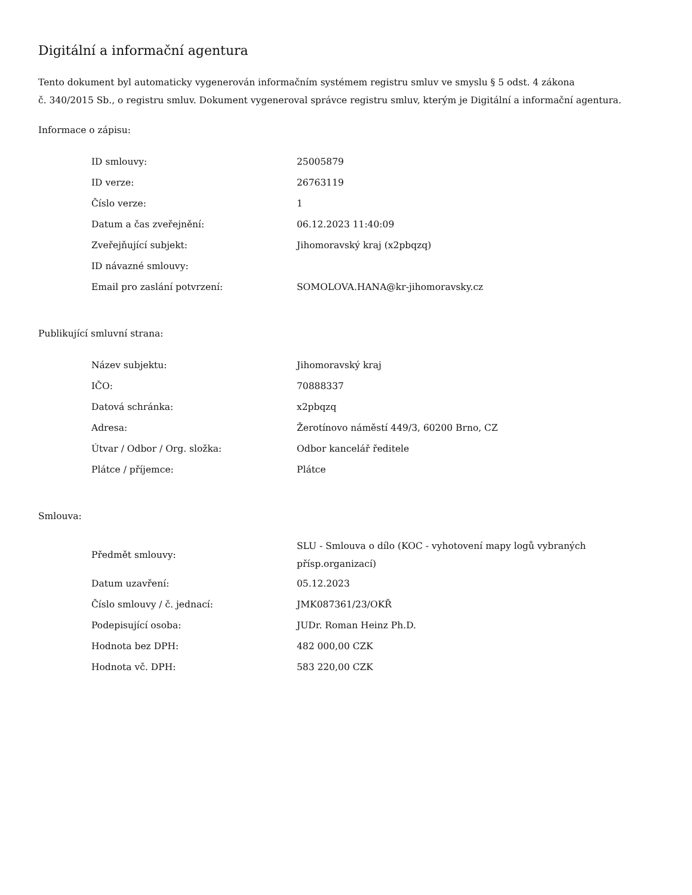Digitální a informační agentura
Tento dokument byl automaticky vygenerován informačním systémem registru smluv ve smyslu § 5 odst. 4 zákona
č. 340/2015 Sb., o registru smluv. Dokument vygeneroval správce registru smluv, kterým je Digitální a informační agentura.
Informace o zápisu:
| ID smlouvy: | 25005879 |
| ID verze: | 26763119 |
| Číslo verze: | 1 |
| Datum a čas zveřejnění: | 06.12.2023 11:40:09 |
| Zveřejňující subjekt: | Jihomoravský kraj (x2pbqzq) |
| ID návazné smlouvy: | |
| Email pro zaslání potvrzení: | SOMOLOVA.HANA@kr-jihomoravsky.cz |
Publikující smluvní strana:
| Název subjektu: | Jihomoravský kraj |
| IČO: | 70888337 |
| Datová schránka: | x2pbqzq |
| Adresa: | Žerotínovo náměstí 449/3, 60200 Brno, CZ |
| Útvar / Odbor / Org. složka: | Odbor kancelář ředitele |
| Plátce / příjemce: | Plátce |
Smlouva:
| Předmět smlouvy: | SLU - Smlouva o dílo (KOC - vyhotovení mapy logů vybraných přísp.organizací) |
| Datum uzavření: | 05.12.2023 |
| Číslo smlouvy / č. jednací: | JMK087361/23/OKŘ |
| Podepisující osoba: | JUDr. Roman Heinz Ph.D. |
| Hodnota bez DPH: | 482 000,00 CZK |
| Hodnota vč. DPH: | 583 220,00 CZK |